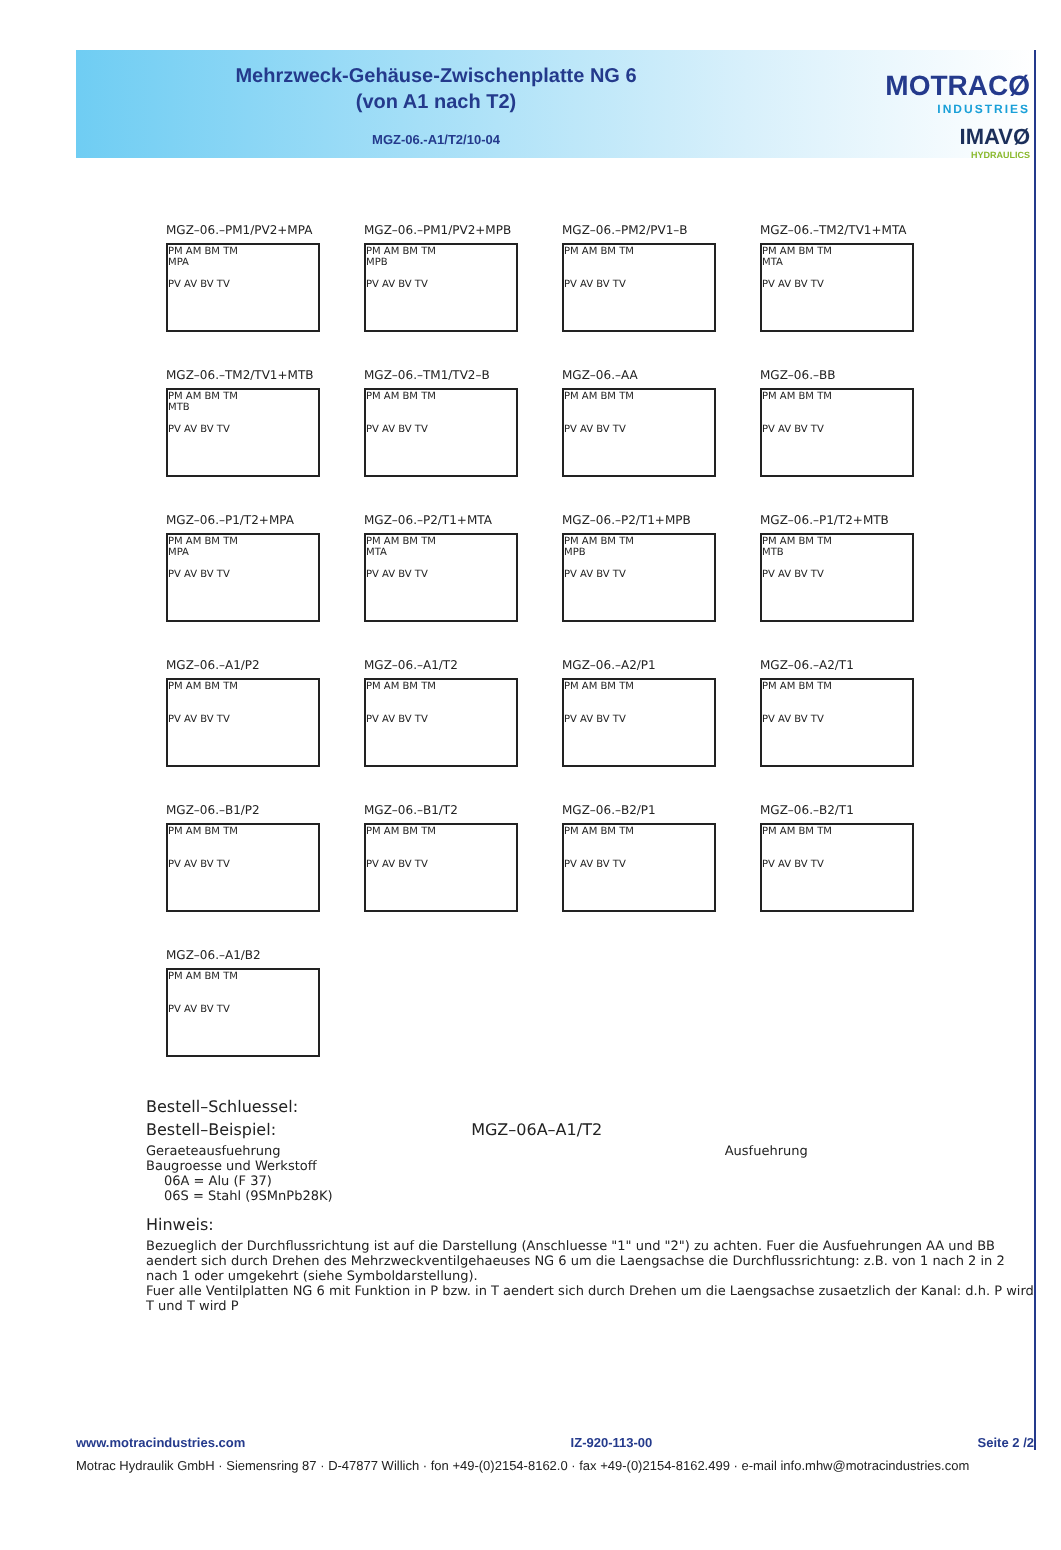Mehrzweck-Gehäuse-Zwischenplatte NG 6
(von A1 nach T2)
MGZ-06.-A1/T2/10-04
MOTRACØ
INDUSTRIES
IMAVØ
HYDRAULICS
MGZ–06.–PM1/PV2+MPA
PM AM BM TM
MPA
PV AV BV TV
MGZ–06.–PM1/PV2+MPB
PM AM BM TM
MPB
PV AV BV TV
MGZ–06.–PM2/PV1–B
PM AM BM TM
PV AV BV TV
MGZ–06.–TM2/TV1+MTA
PM AM BM TM
MTA
PV AV BV TV
MGZ–06.–TM2/TV1+MTB
PM AM BM TM
MTB
PV AV BV TV
MGZ–06.–TM1/TV2–B
PM AM BM TM
PV AV BV TV
MGZ–06.–AA
PM AM BM TM
PV AV BV TV
MGZ–06.–BB
PM AM BM TM
PV AV BV TV
MGZ–06.–P1/T2+MPA
PM AM BM TM
MPA
PV AV BV TV
MGZ–06.–P2/T1+MTA
PM AM BM TM
MTA
PV AV BV TV
MGZ–06.–P2/T1+MPB
PM AM BM TM
MPB
PV AV BV TV
MGZ–06.–P1/T2+MTB
PM AM BM TM
MTB
PV AV BV TV
MGZ–06.–A1/P2
PM AM BM TM
PV AV BV TV
MGZ–06.–A1/T2
PM AM BM TM
PV AV BV TV
MGZ–06.–A2/P1
PM AM BM TM
PV AV BV TV
MGZ–06.–A2/T1
PM AM BM TM
PV AV BV TV
MGZ–06.–B1/P2
PM AM BM TM
PV AV BV TV
MGZ–06.–B1/T2
PM AM BM TM
PV AV BV TV
MGZ–06.–B2/P1
PM AM BM TM
PV AV BV TV
MGZ–06.–B2/T1
PM AM BM TM
PV AV BV TV
MGZ–06.–A1/B2
PM AM BM TM
PV AV BV TV
Bestell–Schluessel:
Bestell–Beispiel: MGZ–06A–A1/T2
Geraeteausfuehrung Ausfuehrung
Baugroesse und Werkstoff
06A = Alu (F 37)
06S = Stahl (9SMnPb28K)
Hinweis:
Bezueglich der Durchflussrichtung ist auf die Darstellung (Anschluesse "1" und "2") zu achten. Fuer die Ausfuehrungen AA und BB aendert sich durch Drehen des Mehrzweckventilgehaeuses NG 6 um die Laengsachse die Durchflussrichtung: z.B. von 1 nach 2 in 2 nach 1 oder umgekehrt (siehe Symboldarstellung).
Fuer alle Ventilplatten NG 6 mit Funktion in P bzw. in T aendert sich durch Drehen um die Laengsachse zusaetzlich der Kanal: d.h. P wird T und T wird P
www.motracindustries.com IZ-920-113-00 Seite 2 /2
Motrac Hydraulik GmbH · Siemensring 87 · D-47877 Willich · fon +49-(0)2154-8162.0 · fax +49-(0)2154-8162.499 · e-mail info.mhw@motracindustries.com